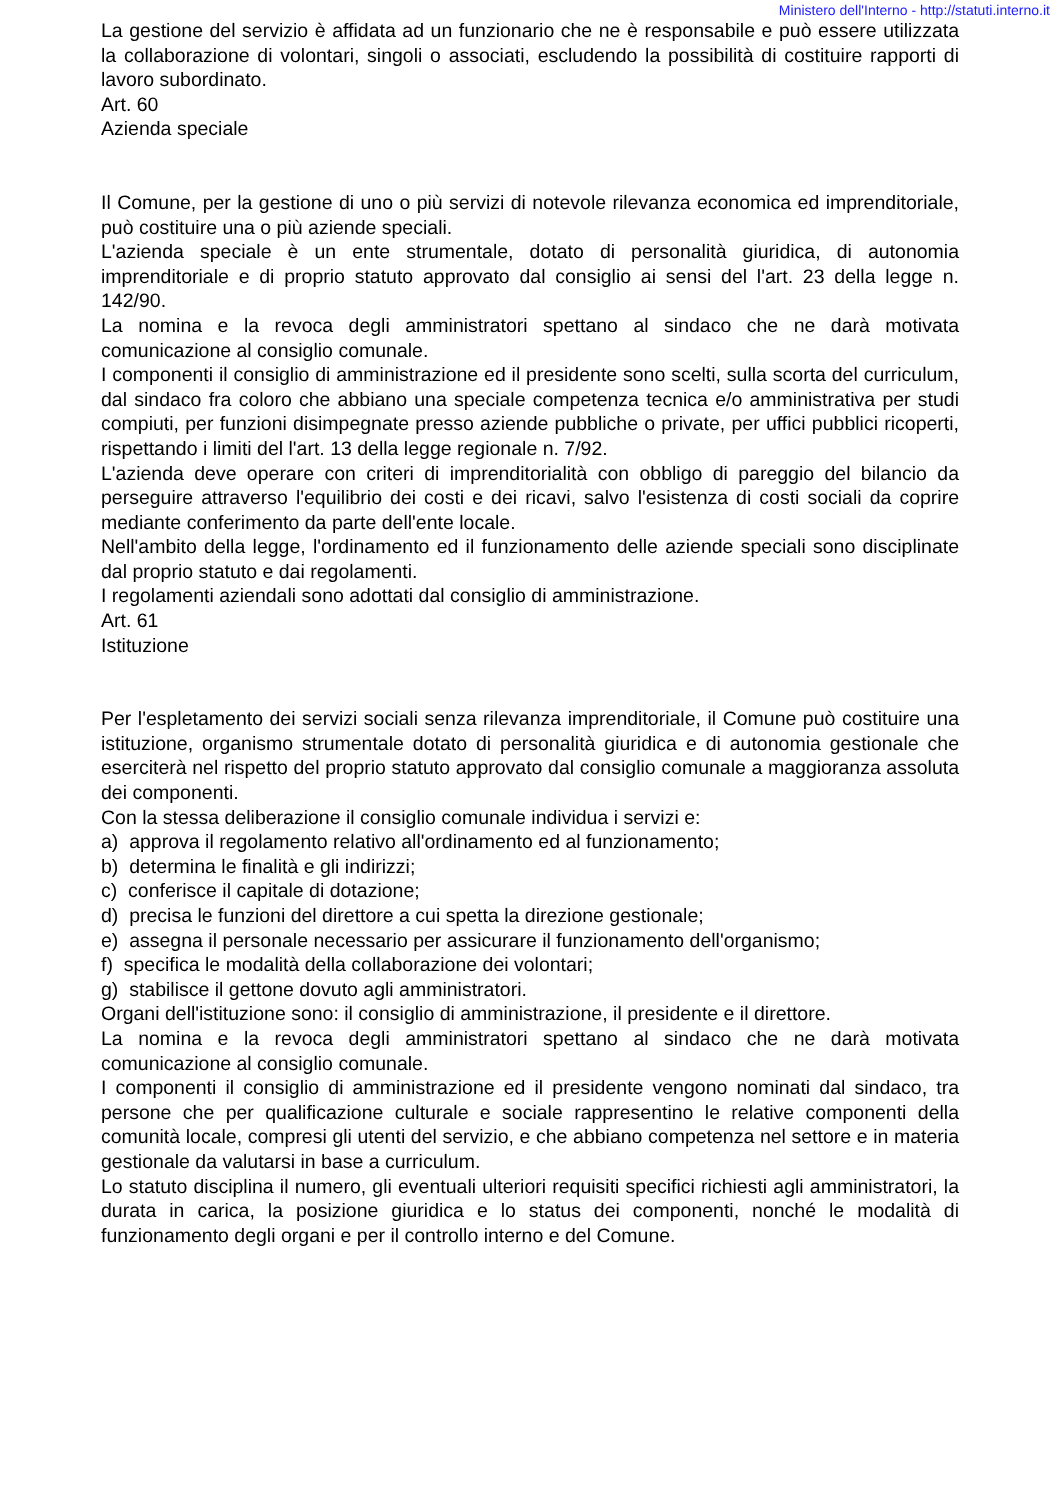Ministero dell'Interno - http://statuti.interno.it
La gestione del servizio è affidata ad un funzionario che ne è responsabile e può essere utilizzata la collaborazione di volontari, singoli o associati, escludendo la possibilità di costituire rapporti di lavoro subordinato.
Art. 60
Azienda speciale
Il Comune, per la gestione di uno o più servizi di notevole rilevanza economica ed imprenditoriale, può costituire una o più aziende speciali.
L'azienda speciale è un ente strumentale, dotato di personalità giuridica, di autonomia imprenditoriale e di proprio statuto approvato dal consiglio ai sensi del l'art. 23 della legge n. 142/90.
La nomina e la revoca degli amministratori spettano al sindaco che ne darà motivata comunicazione al consiglio comunale.
I componenti il consiglio di amministrazione ed il presidente sono scelti, sulla scorta del curriculum, dal sindaco fra coloro che abbiano una speciale competenza tecnica e/o amministrativa per studi compiuti, per funzioni disimpegnate presso aziende pubbliche o private, per uffici pubblici ricoperti, rispettando i limiti del l'art. 13 della legge regionale n. 7/92.
L'azienda deve operare con criteri di imprenditorialità con obbligo di pareggio del bilancio da perseguire attraverso l'equilibrio dei costi e dei ricavi, salvo l'esistenza di costi sociali da coprire mediante conferimento da parte dell'ente locale.
Nell'ambito della legge, l'ordinamento ed il funzionamento delle aziende speciali sono disciplinate dal proprio statuto e dai regolamenti.
I regolamenti aziendali sono adottati dal consiglio di amministrazione.
Art. 61
Istituzione
Per l'espletamento dei servizi sociali senza rilevanza imprenditoriale, il Comune può costituire una istituzione, organismo strumentale dotato di personalità giuridica e di autonomia gestionale che eserciterà nel rispetto del proprio statuto approvato dal consiglio comunale a maggioranza assoluta dei componenti.
Con la stessa deliberazione il consiglio comunale individua i servizi e:
a) approva il regolamento relativo all'ordinamento ed al funzionamento;
b) determina le finalità e gli indirizzi;
c) conferisce il capitale di dotazione;
d) precisa le funzioni del direttore a cui spetta la direzione gestionale;
e) assegna il personale necessario per assicurare il funzionamento dell'organismo;
f) specifica le modalità della collaborazione dei volontari;
g) stabilisce il gettone dovuto agli amministratori.
Organi dell'istituzione sono: il consiglio di amministrazione, il presidente e il direttore.
La nomina e la revoca degli amministratori spettano al sindaco che ne darà motivata comunicazione al consiglio comunale.
I componenti il consiglio di amministrazione ed il presidente vengono nominati dal sindaco, tra persone che per qualificazione culturale e sociale rappresentino le relative componenti della comunità locale, compresi gli utenti del servizio, e che abbiano competenza nel settore e in materia gestionale da valutarsi in base a curriculum.
Lo statuto disciplina il numero, gli eventuali ulteriori requisiti specifici richiesti agli amministratori, la durata in carica, la posizione giuridica e lo status dei componenti, nonché le modalità di funzionamento degli organi e per il controllo interno e del Comune.